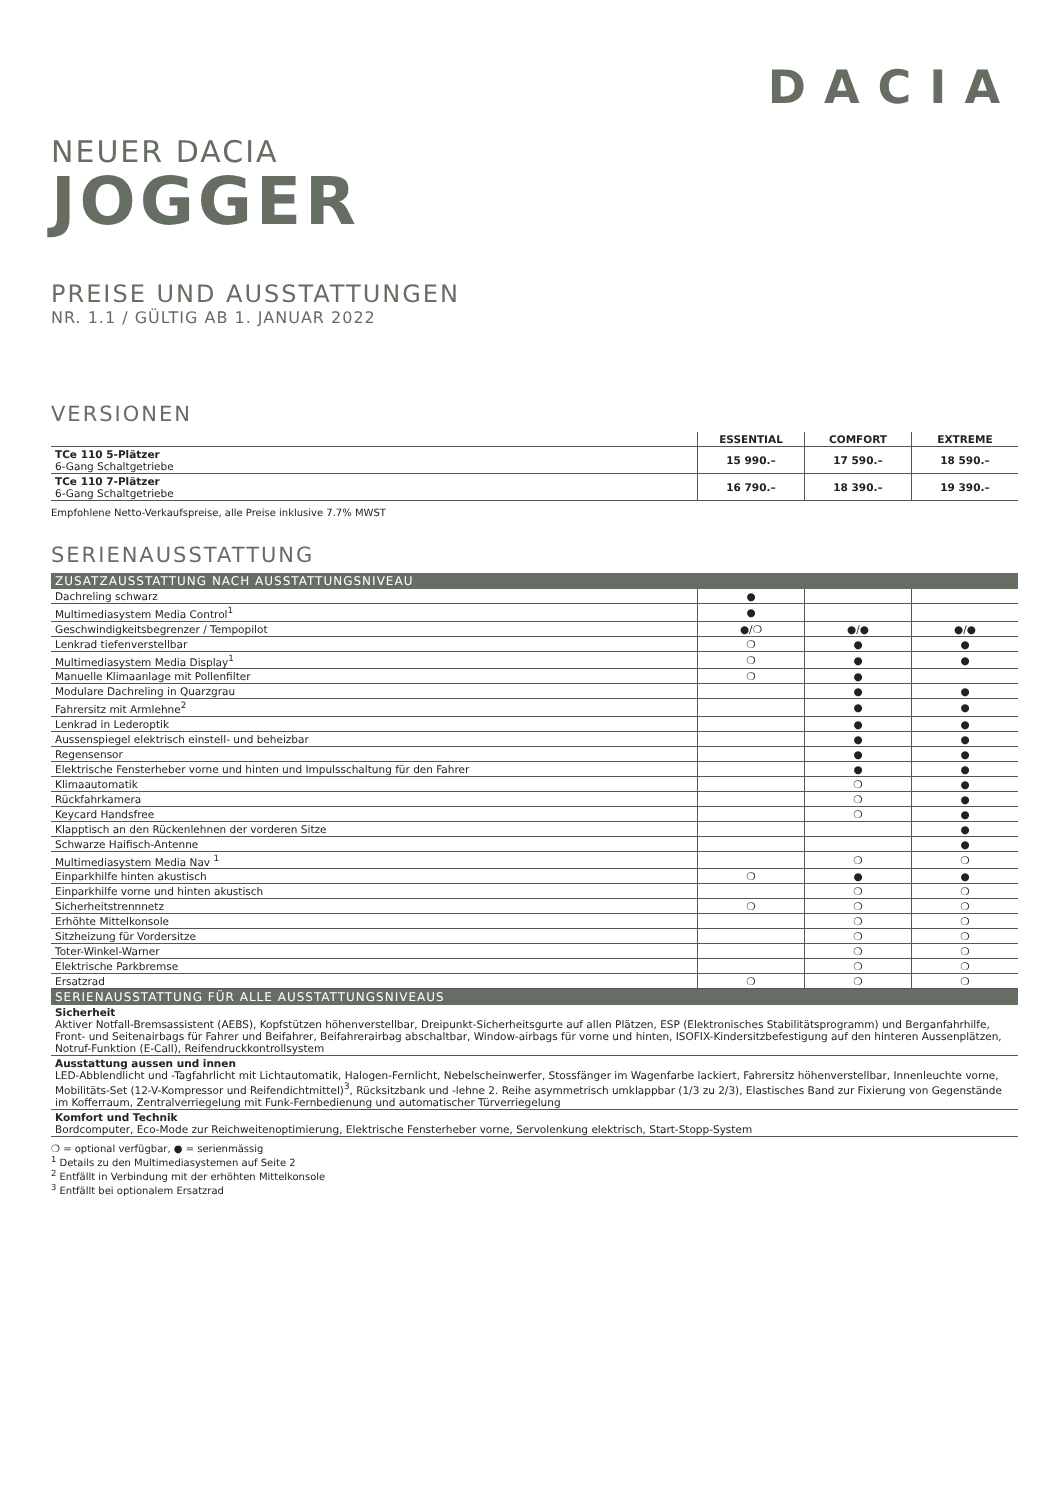DACIA
NEUER DACIA
JOGGER
PREISE UND AUSSTATTUNGEN
NR. 1.1 / GÜLTIG AB 1. JANUAR 2022
VERSIONEN
| | ESSENTIAL | COMFORT | EXTREME |
| --- | --- | --- | --- |
| TCe 110 5-Plätzer 6-Gang Schaltgetriebe | 15 990.– | 17 590.– | 18 590.– |
| TCe 110 7-Plätzer 6-Gang Schaltgetriebe | 16 790.– | 18 390.– | 19 390.– |
Empfohlene Netto-Verkaufspreise, alle Preise inklusive 7.7% MWST
SERIENAUSSTATTUNG
| ZUSATZAUSSTATTUNG NACH AUSSTATTUNGSNIVEAU | | | |
| Dachreling schwarz | ● | | |
| Multimediasystem Media Control<sup>1</sup> | ● | | |
| Geschwindigkeitsbegrenzer / Tempopilot | ●/❍ | ●/● | ●/● |
| Lenkrad tiefenverstellbar | ❍ | ● | ● |
| Multimediasystem Media Display<sup>1</sup> | ❍ | ● | ● |
| Manuelle Klimaanlage mit Pollenfilter | ❍ | ● | |
| Modulare Dachreling in Quarzgrau | | ● | ● |
| Fahrersitz mit Armlehne<sup>2</sup> | | ● | ● |
| Lenkrad in Lederoptik | | ● | ● |
| Aussenspiegel elektrisch einstell- und beheizbar | | ● | ● |
| Regensensor | | ● | ● |
| Elektrische Fensterheber vorne und hinten und Impulsschaltung für den Fahrer | | ● | ● |
| Klimaautomatik | | ❍ | ● |
| Rückfahrkamera | | ❍ | ● |
| Keycard Handsfree | | ❍ | ● |
| Klapptisch an den Rückenlehnen der vorderen Sitze | | | ● |
| Schwarze Haifisch-Antenne | | | ● |
| Multimediasystem Media Nav <sup>1</sup> | | ❍ | ❍ |
| Einparkhilfe hinten akustisch | ❍ | ● | ● |
| Einparkhilfe vorne und hinten akustisch | | ❍ | ❍ |
| Sicherheitstrennnetz | ❍ | ❍ | ❍ |
| Erhöhte Mittelkonsole | | ❍ | ❍ |
| Sitzheizung für Vordersitze | | ❍ | ❍ |
| Toter-Winkel-Warner | | ❍ | ❍ |
| Elektrische Parkbremse | | ❍ | ❍ |
| Ersatzrad | ❍ | ❍ | ❍ |
| SERIENAUSSTATTUNG FÜR ALLE AUSSTATTUNGSNIVEAUS | | | |
| Sicherheit Aktiver Notfall-Bremsassistent (AEBS), Kopfstützen höhenverstellbar, Dreipunkt-Sicherheitsgurte auf allen Plätzen, ESP (Elektronisches Stabilitätsprogramm) und Berganfahrhilfe, Front- und Seitenairbags für Fahrer und Beifahrer, Beifahrerairbag abschaltbar, Window-airbags für vorne und hinten, ISOFIX-Kindersitzbefestigung auf den hinteren Aussenplätzen, Notruf-Funktion (E-Call), Reifendruckkontrollsystem | | | |
| Ausstattung aussen und innen LED-Abblendlicht und -Tagfahrlicht mit Lichtautomatik, Halogen-Fernlicht, Nebelscheinwerfer, Stossfänger im Wagenfarbe lackiert, Fahrersitz höhenverstellbar, Innenleuchte vorne, Mobilitäts-Set (12-V-Kompressor und Reifendichtmittel)<sup>3</sup>, Rücksitzbank und -lehne 2. Reihe asymmetrisch umklappbar (1/3 zu 2/3), Elastisches Band zur Fixierung von Gegenstände im Kofferraum, Zentralverriegelung mit Funk-Fernbedienung und automatischer Türverriegelung | | | |
| Komfort und Technik Bordcomputer, Eco-Mode zur Reichweitenoptimierung, Elektrische Fensterheber vorne, Servolenkung elektrisch, Start-Stopp-System | | | |
❍ = optional verfügbar, ● = serienmässig
<sup>1</sup> Details zu den Multimediasystemen auf Seite 2
<sup>2</sup> Entfällt in Verbindung mit der erhöhten Mittelkonsole
<sup>3</sup> Entfällt bei optionalem Ersatzrad